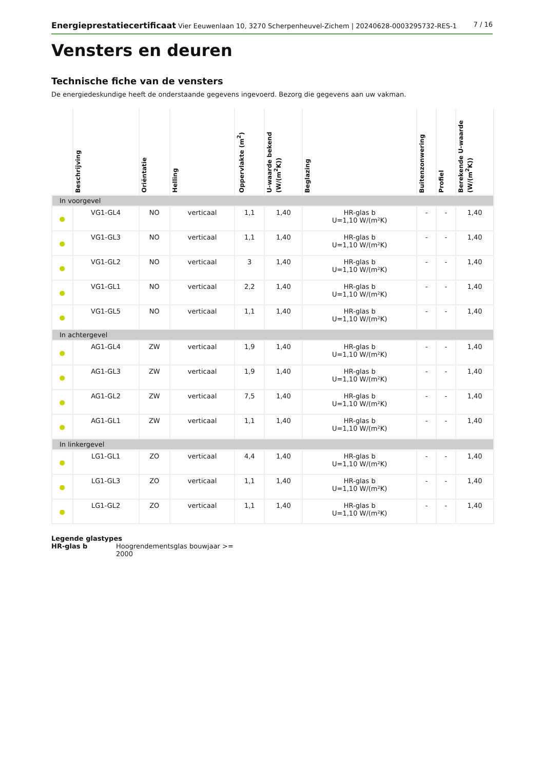Energieprestatiecertificaat Vier Eeuwenlaan 10, 3270 Scherpenheuvel-Zichem | 20240628-0003295732-RES-1 7 / 16
Vensters en deuren
Technische fiche van de vensters
De energiedeskundige heeft de onderstaande gegevens ingevoerd. Bezorg die gegevens aan uw vakman.
| | Beschrijving | Oriëntatie | Helling | Oppervlakte (m<sup>2</sup>) | U-waarde bekend (W/(m<sup>2</sup>K)) | Beglazing | Buitenzonwering | Profiel | Berekende U-waarde (W/(m<sup>2</sup>K)) |
| --- | --- | --- | --- | --- | --- | --- | --- | --- | --- |
| In voorgevel | | | | | | | | | |
| ● | VG1-GL4 | NO | verticaal | 1,1 | 1,40 | HR-glas b U=1,10 W/(m²K) | - | - | 1,40 |
| ● | VG1-GL3 | NO | verticaal | 1,1 | 1,40 | HR-glas b U=1,10 W/(m²K) | - | - | 1,40 |
| ● | VG1-GL2 | NO | verticaal | 3 | 1,40 | HR-glas b U=1,10 W/(m²K) | - | - | 1,40 |
| ● | VG1-GL1 | NO | verticaal | 2,2 | 1,40 | HR-glas b U=1,10 W/(m²K) | - | - | 1,40 |
| ● | VG1-GL5 | NO | verticaal | 1,1 | 1,40 | HR-glas b U=1,10 W/(m²K) | - | - | 1,40 |
| In achtergevel | | | | | | | | | |
| ● | AG1-GL4 | ZW | verticaal | 1,9 | 1,40 | HR-glas b U=1,10 W/(m²K) | - | - | 1,40 |
| ● | AG1-GL3 | ZW | verticaal | 1,9 | 1,40 | HR-glas b U=1,10 W/(m²K) | - | - | 1,40 |
| ● | AG1-GL2 | ZW | verticaal | 7,5 | 1,40 | HR-glas b U=1,10 W/(m²K) | - | - | 1,40 |
| ● | AG1-GL1 | ZW | verticaal | 1,1 | 1,40 | HR-glas b U=1,10 W/(m²K) | - | - | 1,40 |
| In linkergevel | | | | | | | | | |
| ● | LG1-GL1 | ZO | verticaal | 4,4 | 1,40 | HR-glas b U=1,10 W/(m²K) | - | - | 1,40 |
| ● | LG1-GL3 | ZO | verticaal | 1,1 | 1,40 | HR-glas b U=1,10 W/(m²K) | - | - | 1,40 |
| ● | LG1-GL2 | ZO | verticaal | 1,1 | 1,40 | HR-glas b U=1,10 W/(m²K) | - | - | 1,40 |
Legende glastypes
HR-glas b Hoogrendementsglas bouwjaar >= 2000